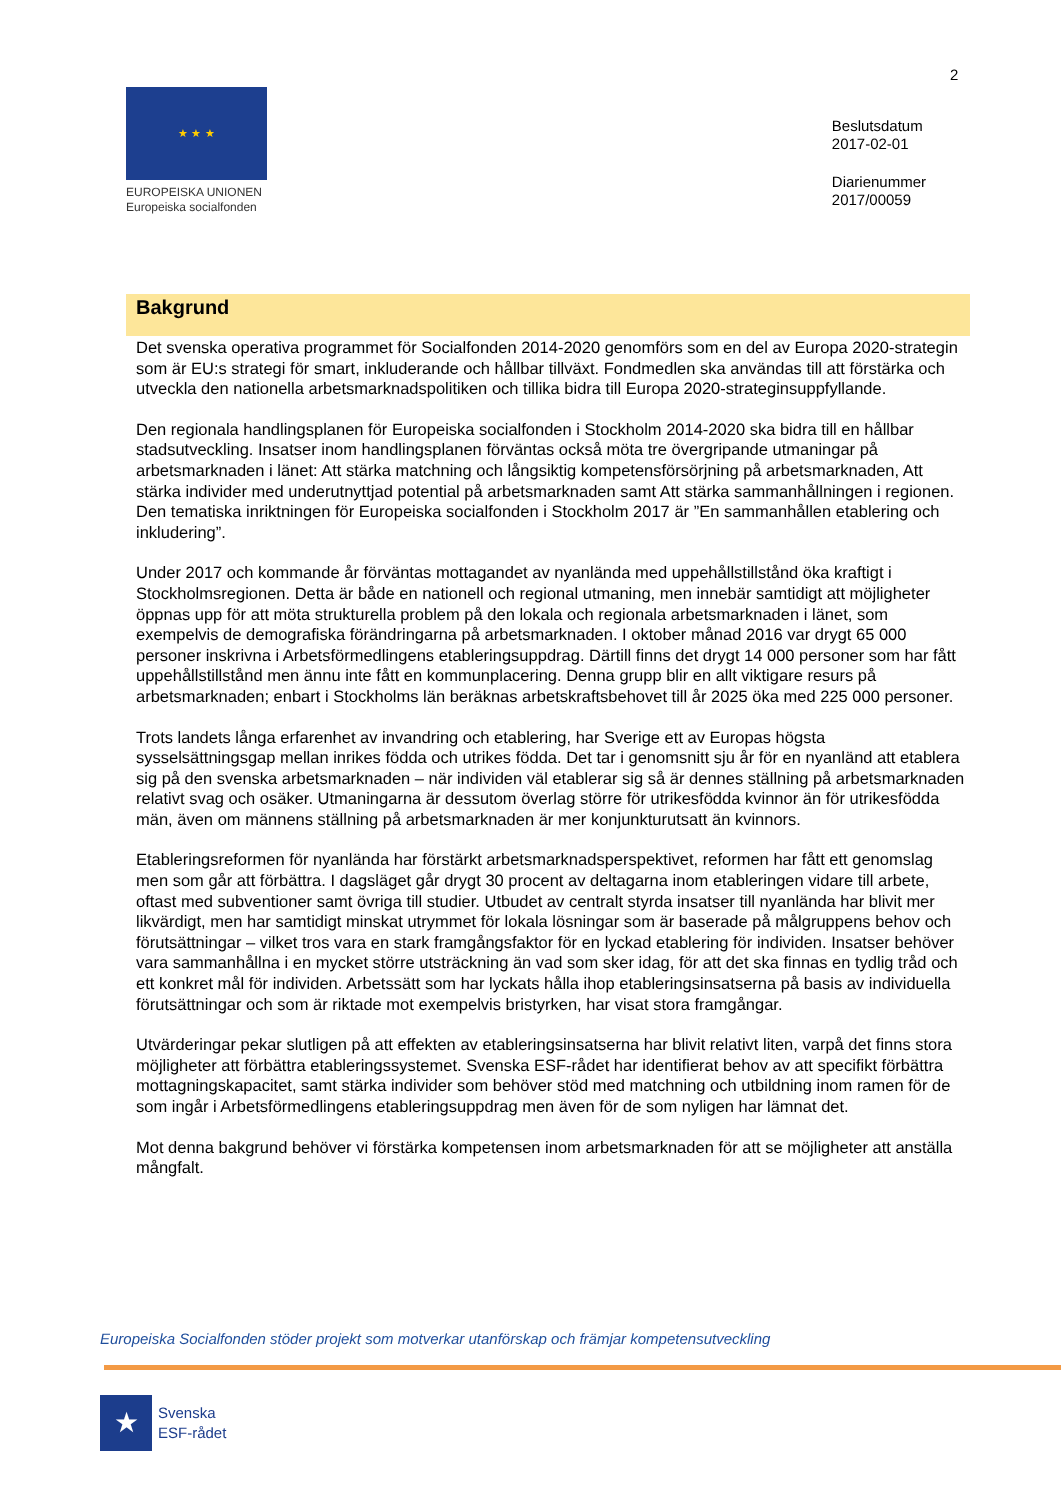2
★ ★ ★
EUROPEISKA UNIONEN
Europeiska socialfonden
Beslutsdatum
2017-02-01
Diarienummer
2017/00059
Bakgrund
Det svenska operativa programmet för Socialfonden 2014-2020 genomförs som en del av Europa 2020-strategin som är EU:s strategi för smart, inkluderande och hållbar tillväxt. Fondmedlen ska användas till att förstärka och utveckla den nationella arbetsmarknadspolitiken och tillika bidra till Europa 2020-strateginsuppfyllande.
Den regionala handlingsplanen för Europeiska socialfonden i Stockholm 2014-2020 ska bidra till en hållbar stadsutveckling. Insatser inom handlingsplanen förväntas också möta tre övergripande utmaningar på arbetsmarknaden i länet: Att stärka matchning och långsiktig kompetensförsörjning på arbetsmarknaden, Att stärka individer med underutnyttjad potential på arbetsmarknaden samt Att stärka sammanhållningen i regionen. Den tematiska inriktningen för Europeiska socialfonden i Stockholm 2017 är ”En sammanhållen etablering och inkludering”.
Under 2017 och kommande år förväntas mottagandet av nyanlända med uppehållstillstånd öka kraftigt i Stockholmsregionen. Detta är både en nationell och regional utmaning, men innebär samtidigt att möjligheter öppnas upp för att möta strukturella problem på den lokala och regionala arbetsmarknaden i länet, som exempelvis de demografiska förändringarna på arbetsmarknaden. I oktober månad 2016 var drygt 65 000 personer inskrivna i Arbetsförmedlingens etableringsuppdrag. Därtill finns det drygt 14 000 personer som har fått uppehållstillstånd men ännu inte fått en kommunplacering. Denna grupp blir en allt viktigare resurs på arbetsmarknaden; enbart i Stockholms län beräknas arbetskraftsbehovet till år 2025 öka med 225 000 personer.
Trots landets långa erfarenhet av invandring och etablering, har Sverige ett av Europas högsta sysselsättningsgap mellan inrikes födda och utrikes födda. Det tar i genomsnitt sju år för en nyanländ att etablera sig på den svenska arbetsmarknaden – när individen väl etablerar sig så är dennes ställning på arbetsmarknaden relativt svag och osäker. Utmaningarna är dessutom överlag större för utrikesfödda kvinnor än för utrikesfödda män, även om männens ställning på arbetsmarknaden är mer konjunkturutsatt än kvinnors.
Etableringsreformen för nyanlända har förstärkt arbetsmarknadsperspektivet, reformen har fått ett genomslag men som går att förbättra. I dagsläget går drygt 30 procent av deltagarna inom etableringen vidare till arbete, oftast med subventioner samt övriga till studier. Utbudet av centralt styrda insatser till nyanlända har blivit mer likvärdigt, men har samtidigt minskat utrymmet för lokala lösningar som är baserade på målgruppens behov och förutsättningar – vilket tros vara en stark framgångsfaktor för en lyckad etablering för individen. Insatser behöver vara sammanhållna i en mycket större utsträckning än vad som sker idag, för att det ska finnas en tydlig tråd och ett konkret mål för individen. Arbetssätt som har lyckats hålla ihop etableringsinsatserna på basis av individuella förutsättningar och som är riktade mot exempelvis bristyrken, har visat stora framgångar.
Utvärderingar pekar slutligen på att effekten av etableringsinsatserna har blivit relativt liten, varpå det finns stora möjligheter att förbättra etableringssystemet. Svenska ESF-rådet har identifierat behov av att specifikt förbättra mottagningskapacitet, samt stärka individer som behöver stöd med matchning och utbildning inom ramen för de som ingår i Arbetsförmedlingens etableringsuppdrag men även för de som nyligen har lämnat det.
Mot denna bakgrund behöver vi förstärka kompetensen inom arbetsmarknaden för att se möjligheter att anställa mångfalt.
Europeiska Socialfonden stöder projekt som motverkar utanförskap och främjar kompetensutveckling
★
Svenska
ESF-rådet